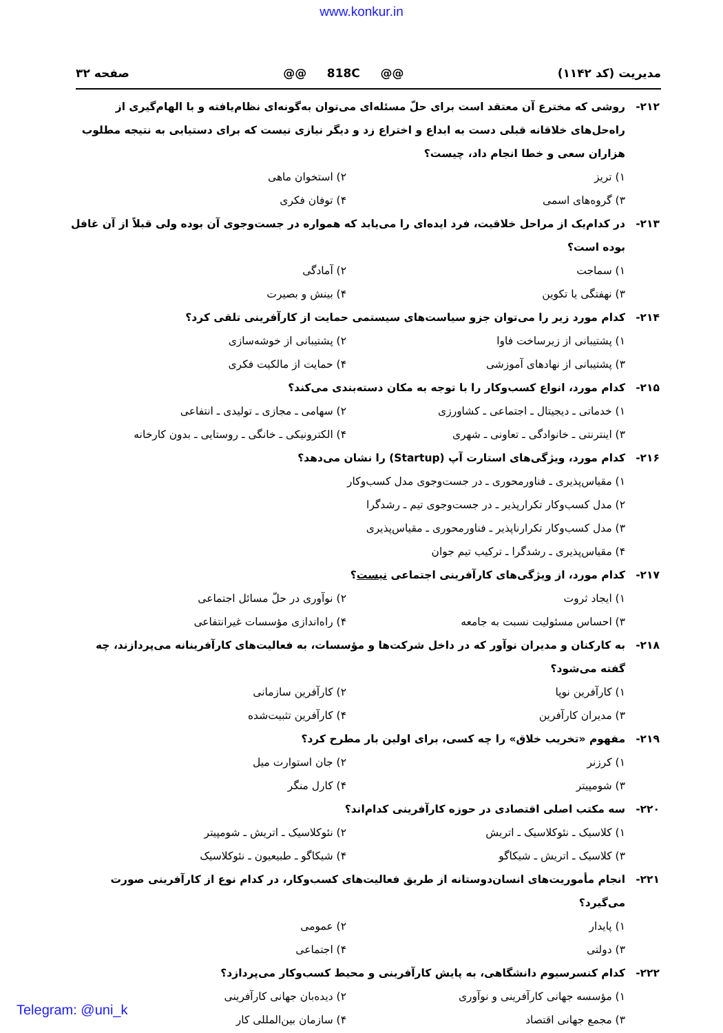www.konkur.in
مدیریت (کد ۱۱۴۲) @@ 818C @@ صفحه ۳۲
۲۱۲- روشی که مخترع آن معتقد است برای حلّ مسئله‌ای می‌توان به‌گونه‌ای نظام‌یافته و با الهام‌گیری از راه‌حل‌های خلاقانه قبلی دست به ابداع و اختراع زد و دیگر نیازی نیست که برای دستیابی به نتیجه مطلوب هزاران سعی و خطا انجام داد، چیست؟
۱) تریز ۲) استخوان ماهی ۳) گروه‌های اسمی ۴) توفان فکری
۲۱۳- در کدام‌یک از مراحل خلاقیت، فرد ایده‌ای را می‌یابد که همواره در جست‌وجوی آن بوده ولی قبلاً از آن غافل بوده است؟
۱) سماجت ۲) آمادگی ۳) نهفتگی یا تکوین ۴) بینش و بصیرت
۲۱۴- کدام مورد زیر را می‌توان جزو سیاست‌های سیستمی حمایت از کارآفرینی تلقی کرد؟
۱) پشتیبانی از زیرساخت فاوا ۲) پشتیبانی از خوشه‌سازی ۳) پشتیبانی از نهادهای آموزشی ۴) حمایت از مالکیت فکری
۲۱۵- کدام مورد، انواع کسب‌وکار را با توجه به مکان دسته‌بندی می‌کند؟
۱) خدماتی ـ دیجیتال ـ اجتماعی ـ کشاورزی ۲) سهامی ـ مجازی ـ تولیدی ـ انتفاعی ۳) اینترنتی ـ خانوادگی ـ تعاونی ـ شهری ۴) الکترونیکی ـ خانگی ـ روستایی ـ بدون کارخانه
۲۱۶- کدام مورد، ویژگی‌های استارت آپ (Startup) را نشان می‌دهد؟
۱) مقیاس‌پذیری ـ فناورمحوری ـ در جست‌وجوی مدل کسب‌وکار
۲) مدل کسب‌وکار تکرارپذیر ـ در جست‌وجوی تیم ـ رشدگرا
۳) مدل کسب‌وکار تکرارناپذیر ـ فناورمحوری ـ مقیاس‌پذیری
۴) مقیاس‌پذیری ـ رشدگرا ـ ترکیب تیم جوان
۲۱۷- کدام مورد، از ویژگی‌های کارآفرینی اجتماعی نیست؟
۱) ایجاد ثروت ۲) نوآوری در حلّ مسائل اجتماعی ۳) احساس مسئولیت نسبت به جامعه ۴) راه‌اندازی مؤسسات غیرانتفاعی
۲۱۸- به کارکنان و مدیران نوآور که در داخل شرکت‌ها و مؤسسات، به فعالیت‌های کارآفرینانه می‌پردازند، چه گفته می‌شود؟
۱) کارآفرین نوپا ۲) کارآفرین سازمانی ۳) مدیران کارآفرین ۴) کارآفرین تثبیت‌شده
۲۱۹- مفهوم «تخریب خلاق» را چه کسی، برای اولین بار مطرح کرد؟
۱) کرزنر ۲) جان استوارت میل ۳) شومپیتر ۴) کارل منگر
۲۲۰- سه مکتب اصلی اقتصادی در حوزه کارآفرینی کدام‌اند؟
۱) کلاسیک ـ نئوکلاسیک ـ اتریش ۲) نئوکلاسیک ـ اتریش ـ شومپیتر ۳) کلاسیک ـ اتریش ـ شیکاگو ۴) شیکاگو ـ طبیعیون ـ نئوکلاسیک
۲۲۱- انجام مأموریت‌های انسان‌دوستانه از طریق فعالیت‌های کسب‌وکار، در کدام نوع از کارآفرینی صورت می‌گیرد؟
۱) پایدار ۲) عمومی ۳) دولتی ۴) اجتماعی
۲۲۲- کدام کنسرسیوم دانشگاهی، به پایش کارآفرینی و محیط کسب‌وکار می‌پردازد؟
۱) مؤسسه جهانی کارآفرینی و نوآوری ۲) دیده‌بان جهانی کارآفرینی ۳) مجمع جهانی اقتصاد ۴) سازمان بین‌المللی کار
Telegram: @uni_k